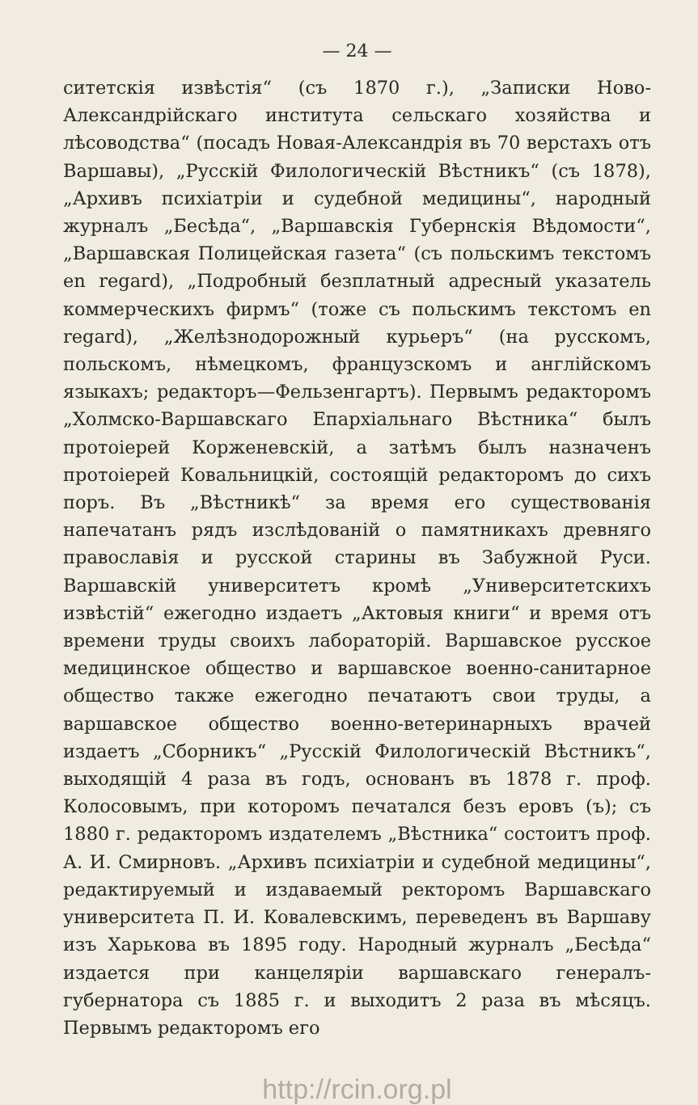— 24 —
ситетскія извѣстія“ (съ 1870 г.), „Записки Ново-Александрійскаго института сельскаго хозяйства и лѣсоводства“ (посадъ Новая-Александрія въ 70 верстахъ отъ Варшавы), „Русскій Филологическій Вѣстникъ“ (съ 1878), „Архивъ психіатріи и судебной медицины“, народный журналъ „Бесѣда“, „Варшавскія Губернскія Вѣдомости“, „Варшавская Полицейская газета“ (съ польскимъ текстомъ en regard), „Подробный безплатный адресный указатель коммерческихъ фирмъ“ (тоже съ польскимъ текстомъ en regard), „Желѣзнодорожный курьеръ“ (на русскомъ, польскомъ, нѣмецкомъ, французскомъ и англійскомъ языкахъ; редакторъ—Фельзенгартъ). Первымъ редакторомъ „Холмско-Варшавскаго Епархіальнаго Вѣстника“ былъ протоіерей Корженевскій, а затѣмъ былъ назначенъ протоіерей Ковальницкій, состоящій редакторомъ до сихъ поръ. Въ „Вѣстникѣ“ за время его существованія напечатанъ рядъ изслѣдованій о памятникахъ древняго православія и русской старины въ Забужной Руси. Варшавскій университетъ кромѣ „Университетскихъ извѣстій“ ежегодно издаетъ „Актовыя книги“ и время отъ времени труды своихъ лабораторій. Варшавское русское медицинское общество и варшавское военно-санитарное общество также ежегодно печатаютъ свои труды, а варшавское общество военно-ветеринарныхъ врачей издаетъ „Сборникъ“ „Русскій Филологическій Вѣстникъ“, выходящій 4 раза въ годъ, основанъ въ 1878 г. проф. Колосовымъ, при которомъ печатался безъ еровъ (ъ); съ 1880 г. редакторомъ издателемъ „Вѣстника“ состоитъ проф. А. И. Смирновъ. „Архивъ психіатріи и судебной медицины“, редактируемый и издаваемый ректоромъ Варшавскаго университета П. И. Ковалевскимъ, переведенъ въ Варшаву изъ Харькова въ 1895 году. Народный журналъ „Бесѣда“ издается при канцеляріи варшавскаго генералъ-губернатора съ 1885 г. и выходитъ 2 раза въ мѣсяцъ. Первымъ редакторомъ его
http://rcin.org.pl